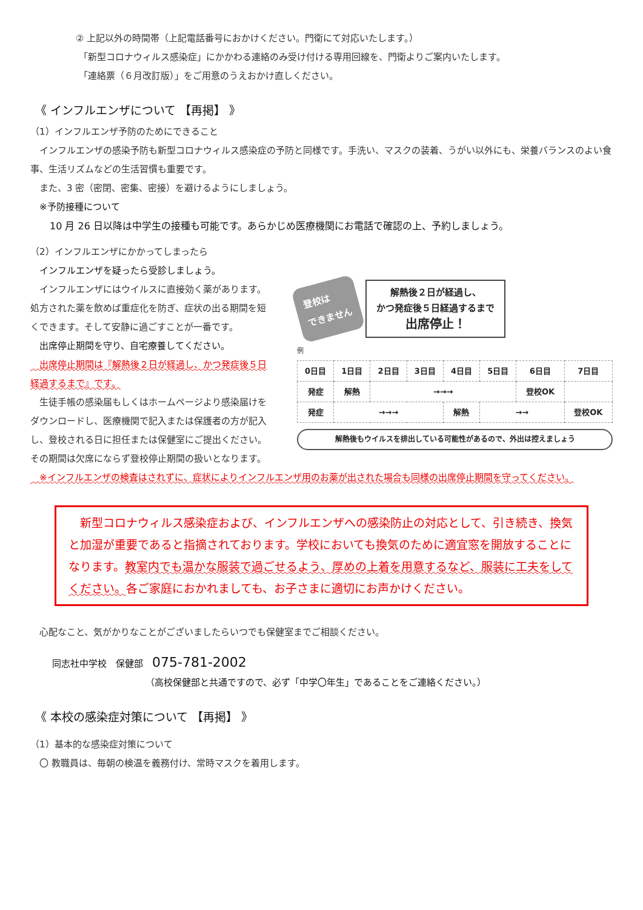② 上記以外の時間帯（上記電話番号におかけください。門衛にて対応いたします。）
「新型コロナウィルス感染症」にかかわる連絡のみ受け付ける専用回線を、門衛よりご案内いたします。
「連絡票（６月改訂版）」をご用意のうえおかけ直しください。
《 インフルエンザについて 【再掲】 》
（1）インフルエンザ予防のためにできること
　インフルエンザの感染予防も新型コロナウィルス感染症の予防と同様です。手洗い、マスクの装着、うがい以外にも、栄養バランスのよい食事、生活リズムなどの生活習慣も重要です。
　また、3 密（密閉、密集、密接）を避けるようにしましょう。
　※予防接種について
　　10 月 26 日以降は中学生の接種も可能です。あらかじめ医療機関にお電話で確認の上、予約しましょう。
（2）インフルエンザにかかってしまったら
　インフルエンザを疑ったら受診しましょう。
　インフルエンザにはウイルスに直接効く薬があります。処方された薬を飲めば重症化を防ぎ、症状の出る期間を短くできます。そして安静に過ごすことが一番です。
　出席停止期間を守り、自宅療養してください。
　出席停止期間は『解熱後２日が経過し、かつ発症後５日経過するまで』です。
　生徒手帳の感染届もしくはホームページより感染届けをダウンロードし、医療機関で記入または保護者の方が記入し、登校される日に担任または保健室にご提出ください。その期間は欠席にならず登校停止期間の扱いとなります。
登校は
できません
解熱後２日が経過し、
かつ発症後５日経過するまで
出席停止！
例
| 0日目 | 1日目 | 2日目 | 3日目 | 4日目 | 5日目 | 6日目 | 7日目 |
| 発症 | 解熱 | →→→ | | | | 登校OK | |
| 発症 | →→→ | | | 解熱 | →→ | | 登校OK |
解熱後もウイルスを排出している可能性があるので、外出は控えましょう
　※インフルエンザの検査はされずに、症状によりインフルエンザ用のお薬が出された場合も同様の出席停止期間を守ってください。
　新型コロナウィルス感染症および、インフルエンザへの感染防止の対応として、引き続き、換気と加湿が重要であると指摘されております。学校においても換気のために適宜窓を開放することになります。教室内でも温かな服装で過ごせるよう、厚めの上着を用意するなど、服装に工夫をしてください。各ご家庭におかれましても、お子さまに適切にお声かけください。
　心配なこと、気がかりなことがございましたらいつでも保健室までご相談ください。
同志社中学校　保健部　075-781-2002
（高校保健部と共通ですので、必ず「中学〇年生」であることをご連絡ください。）
《 本校の感染症対策について 【再掲】 》
（1）基本的な感染症対策について
　〇 教職員は、毎朝の検温を義務付け、常時マスクを着用します。